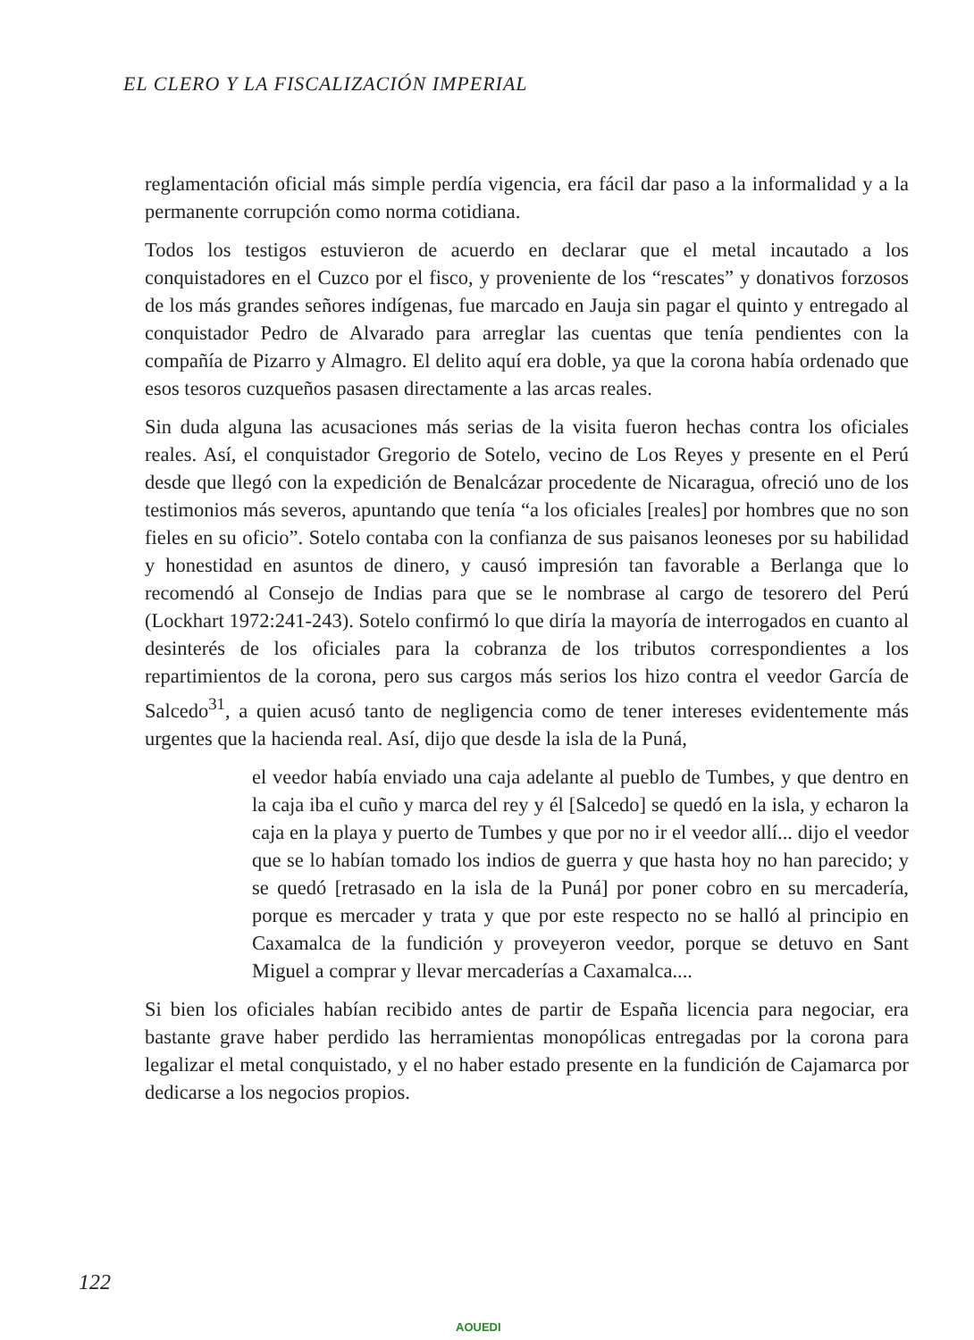EL CLERO Y LA FISCALIZACIÓN IMPERIAL
reglamentación oficial más simple perdía vigencia, era fácil dar paso a la informalidad y a la permanente corrupción como norma cotidiana.
Todos los testigos estuvieron de acuerdo en declarar que el metal incautado a los conquistadores en el Cuzco por el fisco, y proveniente de los “rescates” y donativos forzosos de los más grandes señores indígenas, fue marcado en Jauja sin pagar el quinto y entregado al conquistador Pedro de Alvarado para arreglar las cuentas que tenía pendientes con la compañía de Pizarro y Almagro. El delito aquí era doble, ya que la corona había ordenado que esos tesoros cuzqueños pasasen directamente a las arcas reales.
Sin duda alguna las acusaciones más serias de la visita fueron hechas contra los oficiales reales. Así, el conquistador Gregorio de Sotelo, vecino de Los Reyes y presente en el Perú desde que llegó con la expedición de Benalcázar procedente de Nicaragua, ofreció uno de los testimonios más severos, apuntando que tenía “a los oficiales [reales] por hombres que no son fieles en su oficio”. Sotelo contaba con la confianza de sus paisanos leoneses por su habilidad y honestidad en asuntos de dinero, y causó impresión tan favorable a Berlanga que lo recomendó al Consejo de Indias para que se le nombrase al cargo de tesorero del Perú (Lockhart 1972:241-243). Sotelo confirmó lo que diría la mayoría de interrogados en cuanto al desinterés de los oficiales para la cobranza de los tributos correspondientes a los repartimientos de la corona, pero sus cargos más serios los hizo contra el veedor García de Salcedo<sup>31</sup>, a quien acusó tanto de negligencia como de tener intereses evidentemente más urgentes que la hacienda real. Así, dijo que desde la isla de la Puná,
el veedor había enviado una caja adelante al pueblo de Tumbes, y que dentro en la caja iba el cuño y marca del rey y él [Salcedo] se quedó en la isla, y echaron la caja en la playa y puerto de Tumbes y que por no ir el veedor allí... dijo el veedor que se lo habían tomado los indios de guerra y que hasta hoy no han parecido; y se quedó [retrasado en la isla de la Puná] por poner cobro en su mercadería, porque es mercader y trata y que por este respecto no se halló al principio en Caxamalca de la fundición y proveyeron veedor, porque se detuvo en Sant Miguel a comprar y llevar mercaderías a Caxamalca....
Si bien los oficiales habían recibido antes de partir de España licencia para negociar, era bastante grave haber perdido las herramientas monopólicas entregadas por la corona para legalizar el metal conquistado, y el no haber estado presente en la fundición de Cajamarca por dedicarse a los negocios propios.
122
AOUEDI